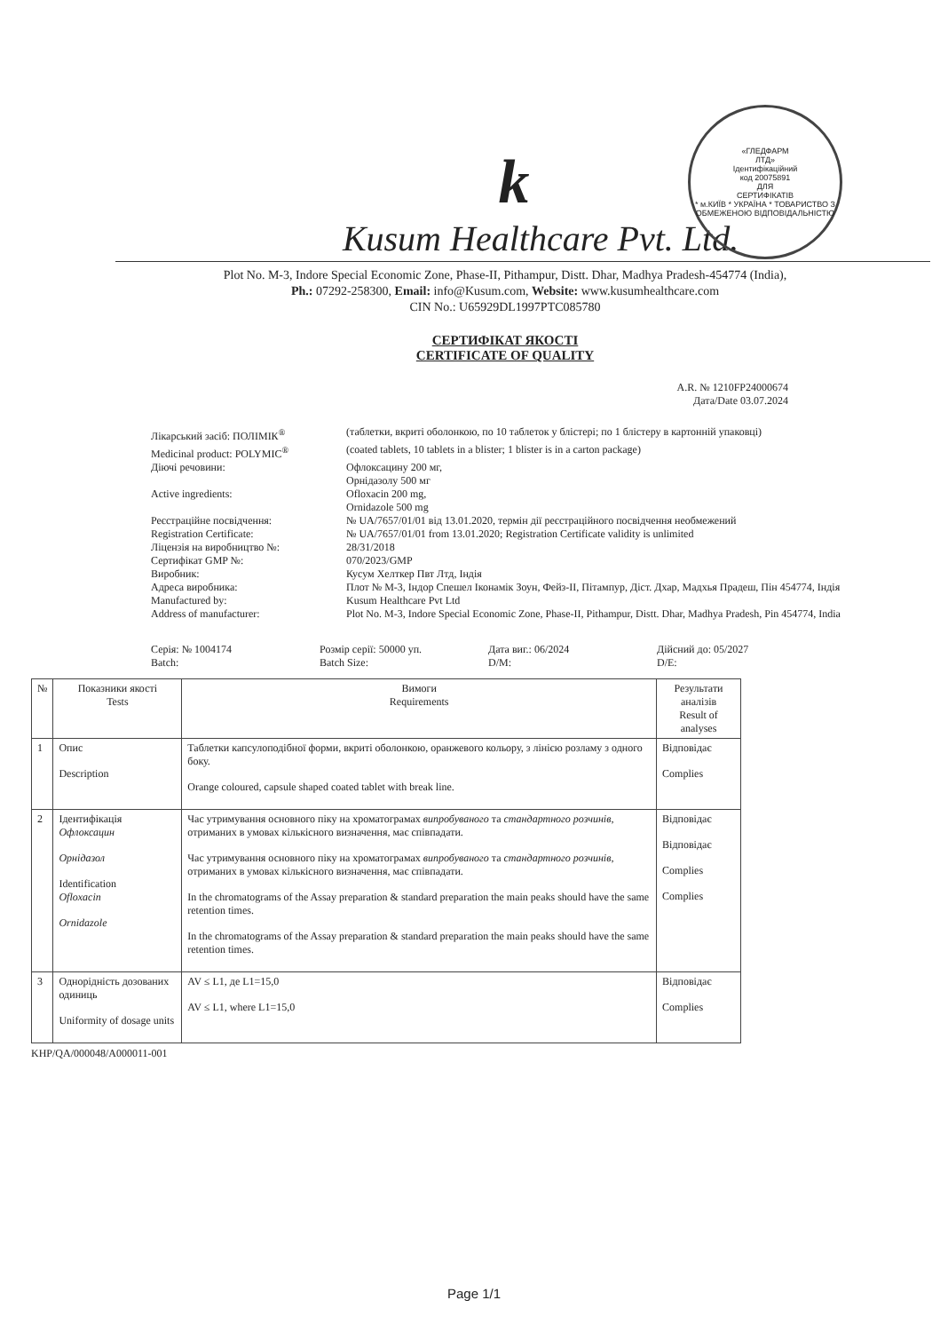«ГЛЕДФАРМ
ЛТД»
Ідентифікаційний
код 20075891
ДЛЯ
СЕРТИФІКАТІВ
* м.КИЇВ * УКРАЇНА * ТОВАРИСТВО З ОБМЕЖЕНОЮ ВІДПОВІДАЛЬНІСТЮ
k
Kusum Healthcare Pvt. Ltd.
Plot No. M-3, Indore Special Economic Zone, Phase-II, Pithampur, Distt. Dhar, Madhya Pradesh-454774 (India),
Ph.: 07292-258300, Email: info@Kusum.com, Website: www.kusumhealthcare.com
CIN No.: U65929DL1997PTC085780
СЕРТИФІКАТ ЯКОСТІ
CERTIFICATE OF QUALITY
A.R. № 1210FP24000674
Дата/Date 03.07.2024
Лікарський засіб: ПОЛІМІК<sup>®</sup>
(таблетки, вкриті оболонкою, по 10 таблеток у блістері; по 1 блістеру в картонній упаковці)
Medicinal product: POLYMIC<sup>®</sup>
(coated tablets, 10 tablets in a blister; 1 blister is in a carton package)
Діючі речовини:
Офлоксацину 200 мг,
Орнідазолу 500 мг
Active ingredients:
Ofloxacin 200 mg,
Ornidazole 500 mg
Реєстраційне посвідчення:
№ UA/7657/01/01 від 13.01.2020, термін дії реєстраційного посвідчення необмежений
Registration Certificate:
№ UA/7657/01/01 from 13.01.2020; Registration Certificate validity is unlimited
Ліцензія на виробництво №:
28/31/2018
Сертифікат GMP №:
070/2023/GMP
Виробник:
Кусум Хелткер Пвт Лтд, Індія
Адреса виробника:
Плот № М-3, Індор Спешел Іконамік Зоун, Фейз-ІІ, Пітампур, Діст. Дхар, Мадхья Прадеш, Пін 454774, Індія
Manufactured by:
Kusum Healthcare Pvt Ltd
Address of manufacturer:
Plot No. M-3, Indore Special Economic Zone, Phase-II, Pithampur, Distt. Dhar, Madhya Pradesh, Pin 454774, India
Серія: № 1004174
Batch:
Розмір серії: 50000 уп.
Batch Size:
Дата виг.: 06/2024
D/M:
Дійсний до: 05/2027
D/E:
| № | Показники якості Tests | Вимоги Requirements | Результати аналізів Result of analyses |
| --- | --- | --- | --- |
| 1 | Опис Description | Таблетки капсулоподібної форми, вкриті оболонкою, оранжевого кольору, з лінією розламу з одного боку. Orange coloured, capsule shaped coated tablet with break line. | Відповідає Complies |
| 2 | Ідентифікація Офлоксацин Орнідазол Identification Ofloxacin Ornidazole | Час утримування основного піку на хроматограмах випробуваного та стандартного розчинів , отриманих в умовах кількісного визначення, має співпадати. Час утримування основного піку на хроматограмах випробуваного та стандартного розчинів , отриманих в умовах кількісного визначення, має співпадати. In the chromatograms of the Assay preparation & standard preparation the main peaks should have the same retention times. In the chromatograms of the Assay preparation & standard preparation the main peaks should have the same retention times. | Відповідає Відповідає Complies Complies |
| 3 | Однорідність дозованих одиниць Uniformity of dosage units | AV ≤ L1, де L1=15,0 AV ≤ L1, where L1=15,0 | Відповідає Complies |
KHP/QA/000048/A000011-001
Page 1/1